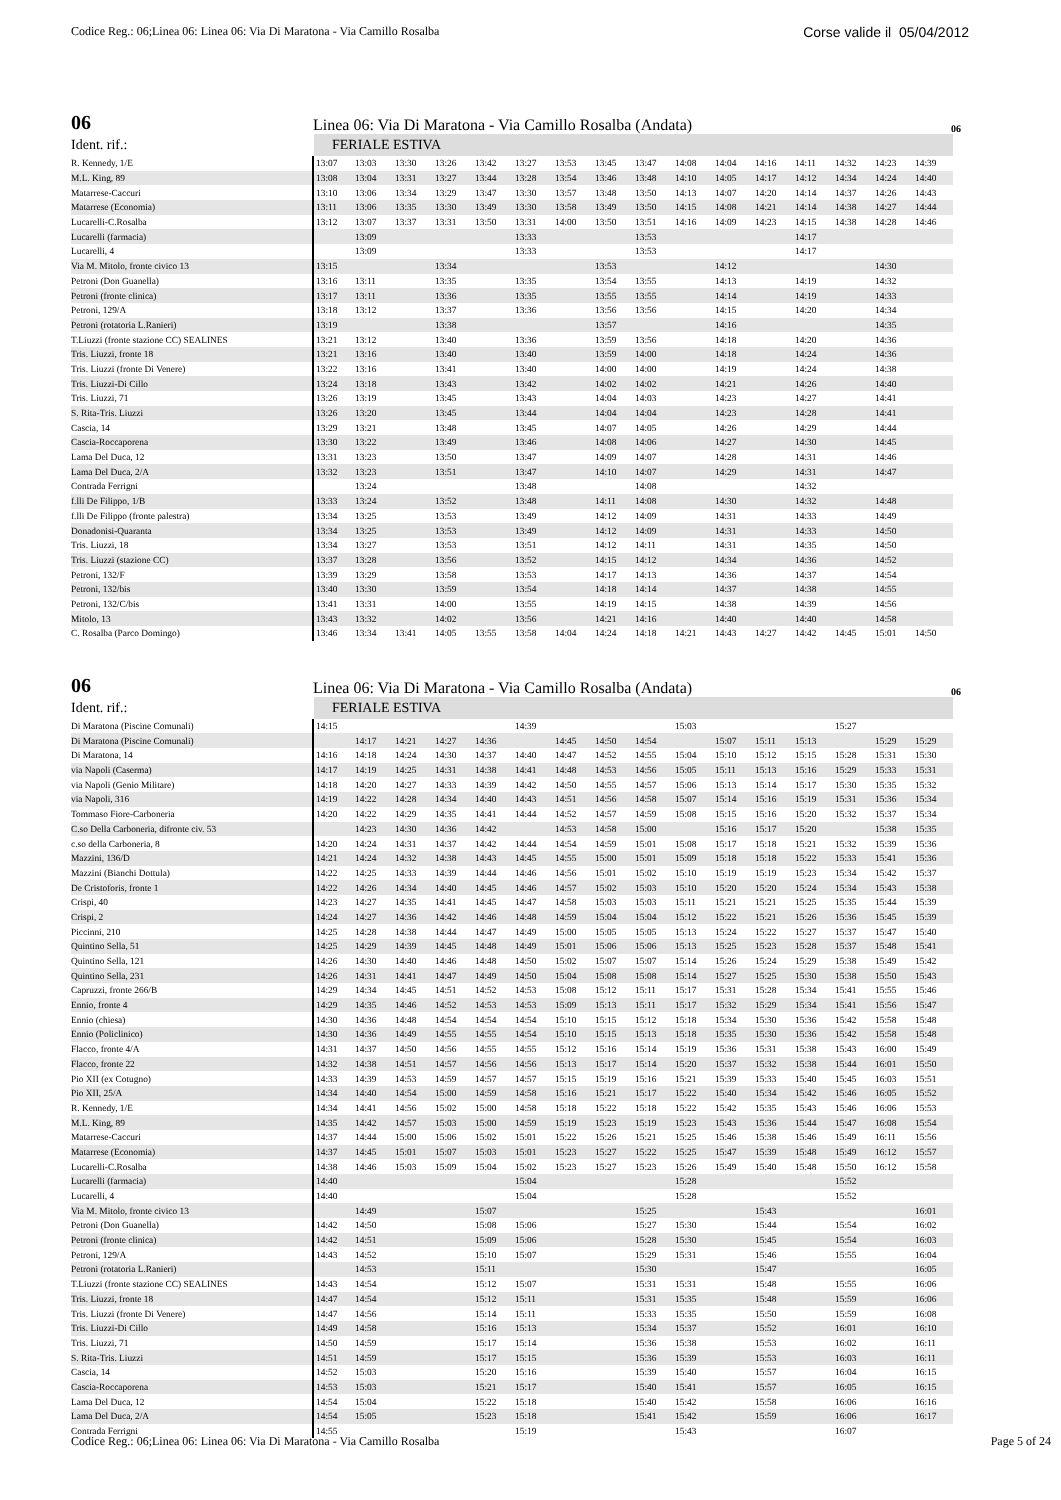Codice Reg.: 06;Linea 06: Linea 06: Via Di Maratona - Via Camillo Rosalba Corse valide il 05/04/2012
06 Linea 06: Via Di Maratona - Via Camillo Rosalba (Andata) 06
| Ident. rif.: | FERIALE ESTIVA | | | | | | | | | | | | | | | |
| --- | --- | --- | --- | --- | --- | --- | --- | --- | --- | --- | --- | --- | --- | --- | --- | --- |
| R. Kennedy, 1/E | 13:07 | 13:03 | 13:30 | 13:26 | 13:42 | 13:27 | 13:53 | 13:45 | 13:47 | 14:08 | 14:04 | 14:16 | 14:11 | 14:32 | 14:23 | 14:39 |
| M.L. King, 89 | 13:08 | 13:04 | 13:31 | 13:27 | 13:44 | 13:28 | 13:54 | 13:46 | 13:48 | 14:10 | 14:05 | 14:17 | 14:12 | 14:34 | 14:24 | 14:40 |
| Matarrese-Caccuri | 13:10 | 13:06 | 13:34 | 13:29 | 13:47 | 13:30 | 13:57 | 13:48 | 13:50 | 14:13 | 14:07 | 14:20 | 14:14 | 14:37 | 14:26 | 14:43 |
| Matarrese (Economia) | 13:11 | 13:06 | 13:35 | 13:30 | 13:49 | 13:30 | 13:58 | 13:49 | 13:50 | 14:15 | 14:08 | 14:21 | 14:14 | 14:38 | 14:27 | 14:44 |
| Lucarelli-C.Rosalba | 13:12 | 13:07 | 13:37 | 13:31 | 13:50 | 13:31 | 14:00 | 13:50 | 13:51 | 14:16 | 14:09 | 14:23 | 14:15 | 14:38 | 14:28 | 14:46 |
| Lucarelli (farmacia) | | 13:09 | | | | 13:33 | | | 13:53 | | | | 14:17 | | | |
| Lucarelli, 4 | | 13:09 | | | | 13:33 | | | 13:53 | | | | 14:17 | | | |
| Via M. Mitolo, fronte civico 13 | 13:15 | | | 13:34 | | | | 13:53 | | | 14:12 | | | | 14:30 | |
| Petroni (Don Guanella) | 13:16 | 13:11 | | 13:35 | | 13:35 | | 13:54 | 13:55 | | 14:13 | | 14:19 | | 14:32 | |
| Petroni (fronte clinica) | 13:17 | 13:11 | | 13:36 | | 13:35 | | 13:55 | 13:55 | | 14:14 | | 14:19 | | 14:33 | |
| Petroni, 129/A | 13:18 | 13:12 | | 13:37 | | 13:36 | | 13:56 | 13:56 | | 14:15 | | 14:20 | | 14:34 | |
| Petroni (rotatoria L.Ranieri) | 13:19 | | | 13:38 | | | | 13:57 | | | 14:16 | | | | 14:35 | |
| T.Liuzzi (fronte stazione CC) SEALINES | 13:21 | 13:12 | | 13:40 | | 13:36 | | 13:59 | 13:56 | | 14:18 | | 14:20 | | 14:36 | |
| Tris. Liuzzi, fronte 18 | 13:21 | 13:16 | | 13:40 | | 13:40 | | 13:59 | 14:00 | | 14:18 | | 14:24 | | 14:36 | |
| Tris. Liuzzi (fronte Di Venere) | 13:22 | 13:16 | | 13:41 | | 13:40 | | 14:00 | 14:00 | | 14:19 | | 14:24 | | 14:38 | |
| Tris. Liuzzi-Di Cillo | 13:24 | 13:18 | | 13:43 | | 13:42 | | 14:02 | 14:02 | | 14:21 | | 14:26 | | 14:40 | |
| Tris. Liuzzi, 71 | 13:26 | 13:19 | | 13:45 | | 13:43 | | 14:04 | 14:03 | | 14:23 | | 14:27 | | 14:41 | |
| S. Rita-Tris. Liuzzi | 13:26 | 13:20 | | 13:45 | | 13:44 | | 14:04 | 14:04 | | 14:23 | | 14:28 | | 14:41 | |
| Cascia, 14 | 13:29 | 13:21 | | 13:48 | | 13:45 | | 14:07 | 14:05 | | 14:26 | | 14:29 | | 14:44 | |
| Cascia-Roccaporena | 13:30 | 13:22 | | 13:49 | | 13:46 | | 14:08 | 14:06 | | 14:27 | | 14:30 | | 14:45 | |
| Lama Del Duca, 12 | 13:31 | 13:23 | | 13:50 | | 13:47 | | 14:09 | 14:07 | | 14:28 | | 14:31 | | 14:46 | |
| Lama Del Duca, 2/A | 13:32 | 13:23 | | 13:51 | | 13:47 | | 14:10 | 14:07 | | 14:29 | | 14:31 | | 14:47 | |
| Contrada Ferrigni | | 13:24 | | | | 13:48 | | | 14:08 | | | | 14:32 | | | |
| f.lli De Filippo, 1/B | 13:33 | 13:24 | | 13:52 | | 13:48 | | 14:11 | 14:08 | | 14:30 | | 14:32 | | 14:48 | |
| f.lli De Filippo (fronte palestra) | 13:34 | 13:25 | | 13:53 | | 13:49 | | 14:12 | 14:09 | | 14:31 | | 14:33 | | 14:49 | |
| Donadonisi-Quaranta | 13:34 | 13:25 | | 13:53 | | 13:49 | | 14:12 | 14:09 | | 14:31 | | 14:33 | | 14:50 | |
| Tris. Liuzzi, 18 | 13:34 | 13:27 | | 13:53 | | 13:51 | | 14:12 | 14:11 | | 14:31 | | 14:35 | | 14:50 | |
| Tris. Liuzzi (stazione CC) | 13:37 | 13:28 | | 13:56 | | 13:52 | | 14:15 | 14:12 | | 14:34 | | 14:36 | | 14:52 | |
| Petroni, 132/F | 13:39 | 13:29 | | 13:58 | | 13:53 | | 14:17 | 14:13 | | 14:36 | | 14:37 | | 14:54 | |
| Petroni, 132/bis | 13:40 | 13:30 | | 13:59 | | 13:54 | | 14:18 | 14:14 | | 14:37 | | 14:38 | | 14:55 | |
| Petroni, 132/C/bis | 13:41 | 13:31 | | 14:00 | | 13:55 | | 14:19 | 14:15 | | 14:38 | | 14:39 | | 14:56 | |
| Mitolo, 13 | 13:43 | 13:32 | | 14:02 | | 13:56 | | 14:21 | 14:16 | | 14:40 | | 14:40 | | 14:58 | |
| C. Rosalba (Parco Domingo) | 13:46 | 13:34 | 13:41 | 14:05 | 13:55 | 13:58 | 14:04 | 14:24 | 14:18 | 14:21 | 14:43 | 14:27 | 14:42 | 14:45 | 15:01 | 14:50 |
06 Linea 06: Via Di Maratona - Via Camillo Rosalba (Andata) 06
| Ident. rif.: | FERIALE ESTIVA | | | | | | | | | | | | | | | |
| --- | --- | --- | --- | --- | --- | --- | --- | --- | --- | --- | --- | --- | --- | --- | --- | --- |
| Di Maratona (Piscine Comunali) | 14:15 | | | | | 14:39 | | | | 15:03 | | | | 15:27 | | |
| Di Maratona (Piscine Comunali) | | 14:17 | 14:21 | 14:27 | 14:36 | | 14:45 | 14:50 | 14:54 | | 15:07 | 15:11 | 15:13 | | 15:29 | 15:29 |
| Di Maratona, 14 | 14:16 | 14:18 | 14:24 | 14:30 | 14:37 | 14:40 | 14:47 | 14:52 | 14:55 | 15:04 | 15:10 | 15:12 | 15:15 | 15:28 | 15:31 | 15:30 |
| via Napoli (Caserma) | 14:17 | 14:19 | 14:25 | 14:31 | 14:38 | 14:41 | 14:48 | 14:53 | 14:56 | 15:05 | 15:11 | 15:13 | 15:16 | 15:29 | 15:33 | 15:31 |
| via Napoli (Genio Militare) | 14:18 | 14:20 | 14:27 | 14:33 | 14:39 | 14:42 | 14:50 | 14:55 | 14:57 | 15:06 | 15:13 | 15:14 | 15:17 | 15:30 | 15:35 | 15:32 |
| via Napoli, 316 | 14:19 | 14:22 | 14:28 | 14:34 | 14:40 | 14:43 | 14:51 | 14:56 | 14:58 | 15:07 | 15:14 | 15:16 | 15:19 | 15:31 | 15:36 | 15:34 |
| Tommaso Fiore-Carboneria | 14:20 | 14:22 | 14:29 | 14:35 | 14:41 | 14:44 | 14:52 | 14:57 | 14:59 | 15:08 | 15:15 | 15:16 | 15:20 | 15:32 | 15:37 | 15:34 |
| C.so Della Carboneria, difronte civ. 53 | | 14:23 | 14:30 | 14:36 | 14:42 | | 14:53 | 14:58 | 15:00 | | 15:16 | 15:17 | 15:20 | | 15:38 | 15:35 |
| c.so della Carboneria, 8 | 14:20 | 14:24 | 14:31 | 14:37 | 14:42 | 14:44 | 14:54 | 14:59 | 15:01 | 15:08 | 15:17 | 15:18 | 15:21 | 15:32 | 15:39 | 15:36 |
| Mazzini, 136/D | 14:21 | 14:24 | 14:32 | 14:38 | 14:43 | 14:45 | 14:55 | 15:00 | 15:01 | 15:09 | 15:18 | 15:18 | 15:22 | 15:33 | 15:41 | 15:36 |
| Mazzini (Bianchi Dottula) | 14:22 | 14:25 | 14:33 | 14:39 | 14:44 | 14:46 | 14:56 | 15:01 | 15:02 | 15:10 | 15:19 | 15:19 | 15:23 | 15:34 | 15:42 | 15:37 |
| De Cristoforis, fronte 1 | 14:22 | 14:26 | 14:34 | 14:40 | 14:45 | 14:46 | 14:57 | 15:02 | 15:03 | 15:10 | 15:20 | 15:20 | 15:24 | 15:34 | 15:43 | 15:38 |
| Crispi, 40 | 14:23 | 14:27 | 14:35 | 14:41 | 14:45 | 14:47 | 14:58 | 15:03 | 15:03 | 15:11 | 15:21 | 15:21 | 15:25 | 15:35 | 15:44 | 15:39 |
| Crispi, 2 | 14:24 | 14:27 | 14:36 | 14:42 | 14:46 | 14:48 | 14:59 | 15:04 | 15:04 | 15:12 | 15:22 | 15:21 | 15:26 | 15:36 | 15:45 | 15:39 |
| Piccinni, 210 | 14:25 | 14:28 | 14:38 | 14:44 | 14:47 | 14:49 | 15:00 | 15:05 | 15:05 | 15:13 | 15:24 | 15:22 | 15:27 | 15:37 | 15:47 | 15:40 |
| Quintino Sella, 51 | 14:25 | 14:29 | 14:39 | 14:45 | 14:48 | 14:49 | 15:01 | 15:06 | 15:06 | 15:13 | 15:25 | 15:23 | 15:28 | 15:37 | 15:48 | 15:41 |
| Quintino Sella, 121 | 14:26 | 14:30 | 14:40 | 14:46 | 14:48 | 14:50 | 15:02 | 15:07 | 15:07 | 15:14 | 15:26 | 15:24 | 15:29 | 15:38 | 15:49 | 15:42 |
| Quintino Sella, 231 | 14:26 | 14:31 | 14:41 | 14:47 | 14:49 | 14:50 | 15:04 | 15:08 | 15:08 | 15:14 | 15:27 | 15:25 | 15:30 | 15:38 | 15:50 | 15:43 |
| Capruzzi, fronte 266/B | 14:29 | 14:34 | 14:45 | 14:51 | 14:52 | 14:53 | 15:08 | 15:12 | 15:11 | 15:17 | 15:31 | 15:28 | 15:34 | 15:41 | 15:55 | 15:46 |
| Ennio, fronte 4 | 14:29 | 14:35 | 14:46 | 14:52 | 14:53 | 14:53 | 15:09 | 15:13 | 15:11 | 15:17 | 15:32 | 15:29 | 15:34 | 15:41 | 15:56 | 15:47 |
| Ennio (chiesa) | 14:30 | 14:36 | 14:48 | 14:54 | 14:54 | 14:54 | 15:10 | 15:15 | 15:12 | 15:18 | 15:34 | 15:30 | 15:36 | 15:42 | 15:58 | 15:48 |
| Ennio (Policlinico) | 14:30 | 14:36 | 14:49 | 14:55 | 14:55 | 14:54 | 15:10 | 15:15 | 15:13 | 15:18 | 15:35 | 15:30 | 15:36 | 15:42 | 15:58 | 15:48 |
| Flacco, fronte 4/A | 14:31 | 14:37 | 14:50 | 14:56 | 14:55 | 14:55 | 15:12 | 15:16 | 15:14 | 15:19 | 15:36 | 15:31 | 15:38 | 15:43 | 16:00 | 15:49 |
| Flacco, fronte 22 | 14:32 | 14:38 | 14:51 | 14:57 | 14:56 | 14:56 | 15:13 | 15:17 | 15:14 | 15:20 | 15:37 | 15:32 | 15:38 | 15:44 | 16:01 | 15:50 |
| Pio XII (ex Cotugno) | 14:33 | 14:39 | 14:53 | 14:59 | 14:57 | 14:57 | 15:15 | 15:19 | 15:16 | 15:21 | 15:39 | 15:33 | 15:40 | 15:45 | 16:03 | 15:51 |
| Pio XII, 25/A | 14:34 | 14:40 | 14:54 | 15:00 | 14:59 | 14:58 | 15:16 | 15:21 | 15:17 | 15:22 | 15:40 | 15:34 | 15:42 | 15:46 | 16:05 | 15:52 |
| R. Kennedy, 1/E | 14:34 | 14:41 | 14:56 | 15:02 | 15:00 | 14:58 | 15:18 | 15:22 | 15:18 | 15:22 | 15:42 | 15:35 | 15:43 | 15:46 | 16:06 | 15:53 |
| M.L. King, 89 | 14:35 | 14:42 | 14:57 | 15:03 | 15:00 | 14:59 | 15:19 | 15:23 | 15:19 | 15:23 | 15:43 | 15:36 | 15:44 | 15:47 | 16:08 | 15:54 |
| Matarrese-Caccuri | 14:37 | 14:44 | 15:00 | 15:06 | 15:02 | 15:01 | 15:22 | 15:26 | 15:21 | 15:25 | 15:46 | 15:38 | 15:46 | 15:49 | 16:11 | 15:56 |
| Matarrese (Economia) | 14:37 | 14:45 | 15:01 | 15:07 | 15:03 | 15:01 | 15:23 | 15:27 | 15:22 | 15:25 | 15:47 | 15:39 | 15:48 | 15:49 | 16:12 | 15:57 |
| Lucarelli-C.Rosalba | 14:38 | 14:46 | 15:03 | 15:09 | 15:04 | 15:02 | 15:23 | 15:27 | 15:23 | 15:26 | 15:49 | 15:40 | 15:48 | 15:50 | 16:12 | 15:58 |
| Lucarelli (farmacia) | 14:40 | | | | | 15:04 | | | | 15:28 | | | | 15:52 | | |
| Lucarelli, 4 | 14:40 | | | | | 15:04 | | | | 15:28 | | | | 15:52 | | |
| Via M. Mitolo, fronte civico 13 | | 14:49 | | | 15:07 | | | | 15:25 | | | 15:43 | | | | 16:01 |
| Petroni (Don Guanella) | 14:42 | 14:50 | | | 15:08 | 15:06 | | | 15:27 | 15:30 | | 15:44 | | 15:54 | | 16:02 |
| Petroni (fronte clinica) | 14:42 | 14:51 | | | 15:09 | 15:06 | | | 15:28 | 15:30 | | 15:45 | | 15:54 | | 16:03 |
| Petroni, 129/A | 14:43 | 14:52 | | | 15:10 | 15:07 | | | 15:29 | 15:31 | | 15:46 | | 15:55 | | 16:04 |
| Petroni (rotatoria L.Ranieri) | | 14:53 | | | 15:11 | | | | 15:30 | | | 15:47 | | | | 16:05 |
| T.Liuzzi (fronte stazione CC) SEALINES | 14:43 | 14:54 | | | 15:12 | 15:07 | | | 15:31 | 15:31 | | 15:48 | | 15:55 | | 16:06 |
| Tris. Liuzzi, fronte 18 | 14:47 | 14:54 | | | 15:12 | 15:11 | | | 15:31 | 15:35 | | 15:48 | | 15:59 | | 16:06 |
| Tris. Liuzzi (fronte Di Venere) | 14:47 | 14:56 | | | 15:14 | 15:11 | | | 15:33 | 15:35 | | 15:50 | | 15:59 | | 16:08 |
| Tris. Liuzzi-Di Cillo | 14:49 | 14:58 | | | 15:16 | 15:13 | | | 15:34 | 15:37 | | 15:52 | | 16:01 | | 16:10 |
| Tris. Liuzzi, 71 | 14:50 | 14:59 | | | 15:17 | 15:14 | | | 15:36 | 15:38 | | 15:53 | | 16:02 | | 16:11 |
| S. Rita-Tris. Liuzzi | 14:51 | 14:59 | | | 15:17 | 15:15 | | | 15:36 | 15:39 | | 15:53 | | 16:03 | | 16:11 |
| Cascia, 14 | 14:52 | 15:03 | | | 15:20 | 15:16 | | | 15:39 | 15:40 | | 15:57 | | 16:04 | | 16:15 |
| Cascia-Roccaporena | 14:53 | 15:03 | | | 15:21 | 15:17 | | | 15:40 | 15:41 | | 15:57 | | 16:05 | | 16:15 |
| Lama Del Duca, 12 | 14:54 | 15:04 | | | 15:22 | 15:18 | | | 15:40 | 15:42 | | 15:58 | | 16:06 | | 16:16 |
| Lama Del Duca, 2/A | 14:54 | 15:05 | | | 15:23 | 15:18 | | | 15:41 | 15:42 | | 15:59 | | 16:06 | | 16:17 |
| Contrada Ferrigni | 14:55 | | | | | 15:19 | | | | 15:43 | | | | 16:07 | | |
Codice Reg.: 06;Linea 06: Linea 06: Via Di Maratona - Via Camillo Rosalba Page 5 of 24